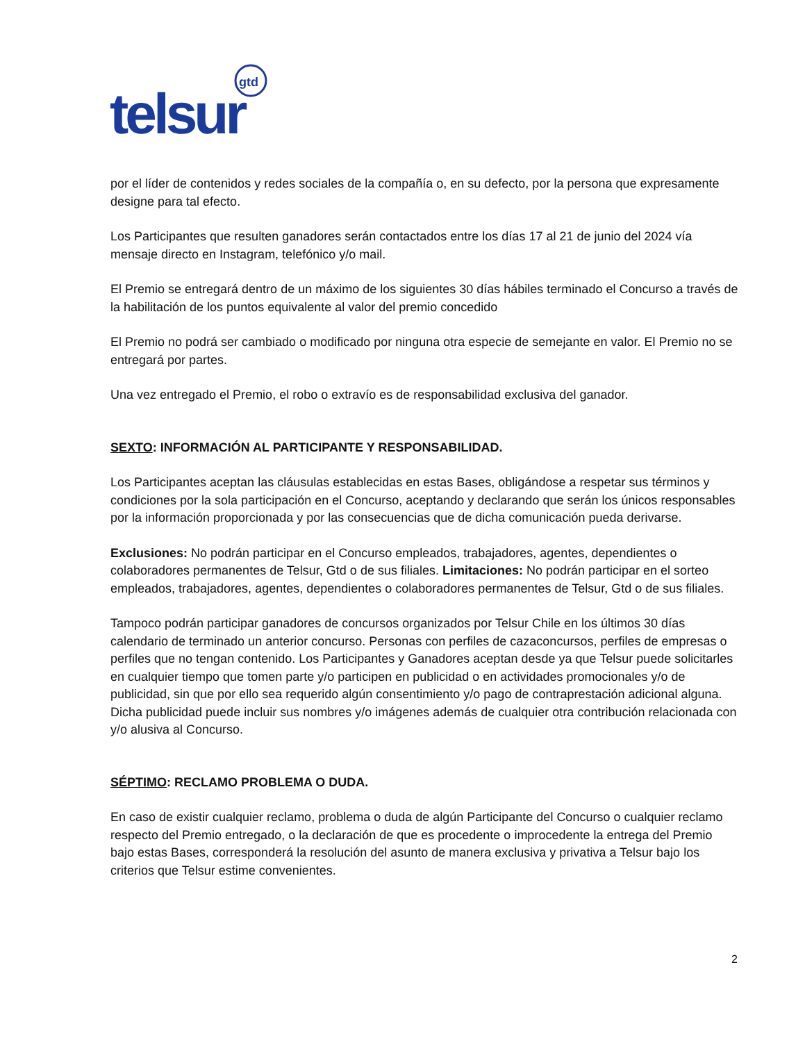gtd
telsur
por el líder de contenidos y redes sociales de la compañía o, en su defecto, por la persona que expresamente designe para tal efecto.
Los Participantes que resulten ganadores serán contactados entre los días 17 al 21 de junio del 2024 vía mensaje directo en Instagram, telefónico y/o mail.
El Premio se entregará dentro de un máximo de los siguientes 30 días hábiles terminado el Concurso a través de la habilitación de los puntos equivalente al valor del premio concedido
El Premio no podrá ser cambiado o modificado por ninguna otra especie de semejante en valor. El Premio no se entregará por partes.
Una vez entregado el Premio, el robo o extravío es de responsabilidad exclusiva del ganador.
SEXTO: INFORMACIÓN AL PARTICIPANTE Y RESPONSABILIDAD.
Los Participantes aceptan las cláusulas establecidas en estas Bases, obligándose a respetar sus términos y condiciones por la sola participación en el Concurso, aceptando y declarando que serán los únicos responsables por la información proporcionada y por las consecuencias que de dicha comunicación pueda derivarse.
Exclusiones: No podrán participar en el Concurso empleados, trabajadores, agentes, dependientes o colaboradores permanentes de Telsur, Gtd o de sus filiales. Limitaciones: No podrán participar en el sorteo empleados, trabajadores, agentes, dependientes o colaboradores permanentes de Telsur, Gtd o de sus filiales.
Tampoco podrán participar ganadores de concursos organizados por Telsur Chile en los últimos 30 días calendario de terminado un anterior concurso. Personas con perfiles de cazaconcursos, perfiles de empresas o perfiles que no tengan contenido. Los Participantes y Ganadores aceptan desde ya que Telsur puede solicitarles en cualquier tiempo que tomen parte y/o participen en publicidad o en actividades promocionales y/o de publicidad, sin que por ello sea requerido algún consentimiento y/o pago de contraprestación adicional alguna. Dicha publicidad puede incluir sus nombres y/o imágenes además de cualquier otra contribución relacionada con y/o alusiva al Concurso.
SÉPTIMO: RECLAMO PROBLEMA O DUDA.
En caso de existir cualquier reclamo, problema o duda de algún Participante del Concurso o cualquier reclamo respecto del Premio entregado, o la declaración de que es procedente o improcedente la entrega del Premio bajo estas Bases, corresponderá la resolución del asunto de manera exclusiva y privativa a Telsur bajo los criterios que Telsur estime convenientes.
2